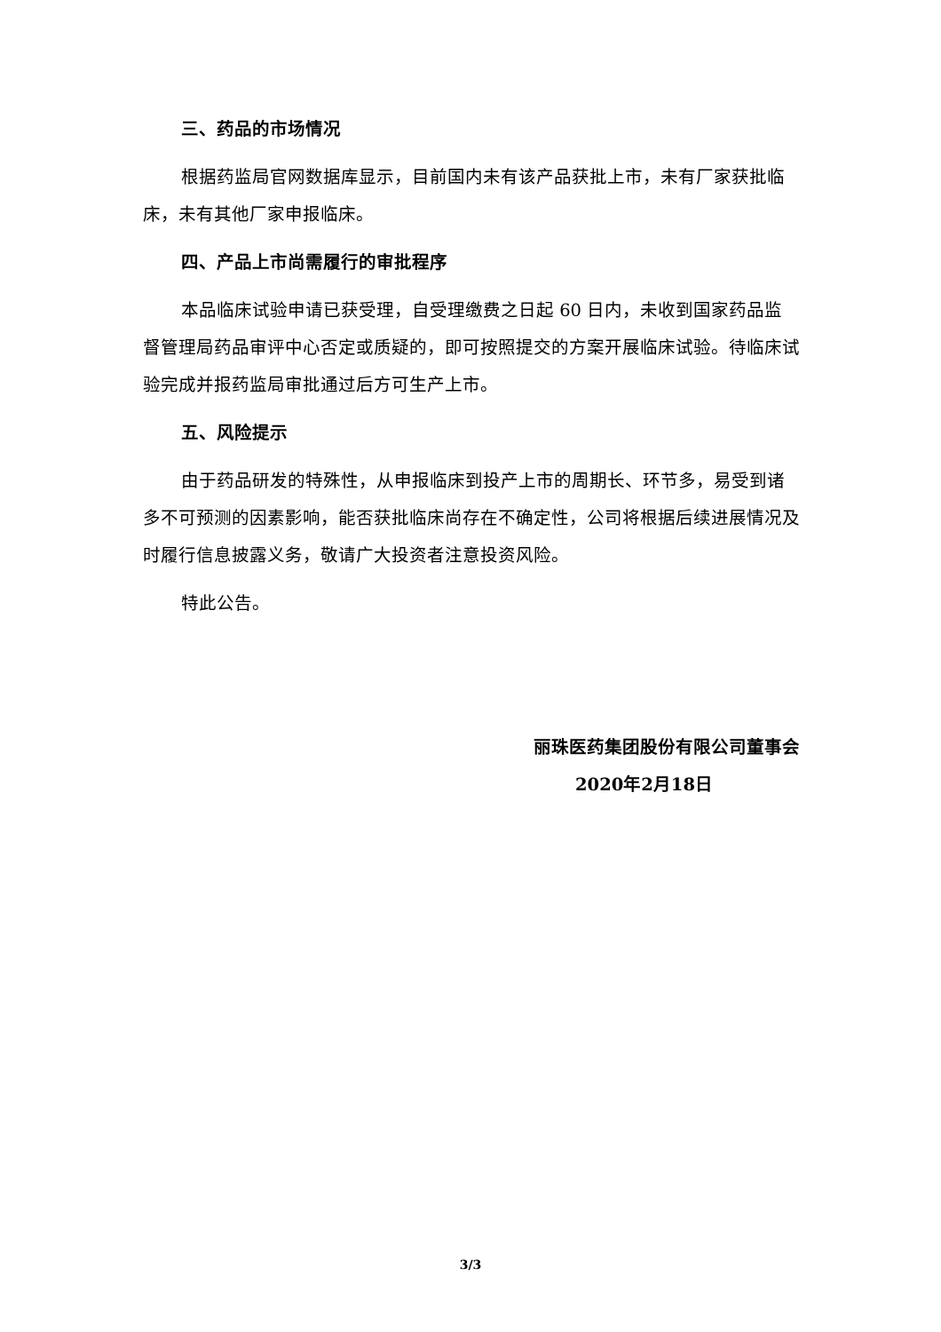三、药品的市场情况
根据药监局官网数据库显示，目前国内未有该产品获批上市，未有厂家获批临床，未有其他厂家申报临床。
四、产品上市尚需履行的审批程序
本品临床试验申请已获受理，自受理缴费之日起 60 日内，未收到国家药品监督管理局药品审评中心否定或质疑的，即可按照提交的方案开展临床试验。待临床试验完成并报药监局审批通过后方可生产上市。
五、风险提示
由于药品研发的特殊性，从申报临床到投产上市的周期长、环节多，易受到诸多不可预测的因素影响，能否获批临床尚存在不确定性，公司将根据后续进展情况及时履行信息披露义务，敬请广大投资者注意投资风险。
特此公告。
丽珠医药集团股份有限公司董事会
2020年2月18日
3/3